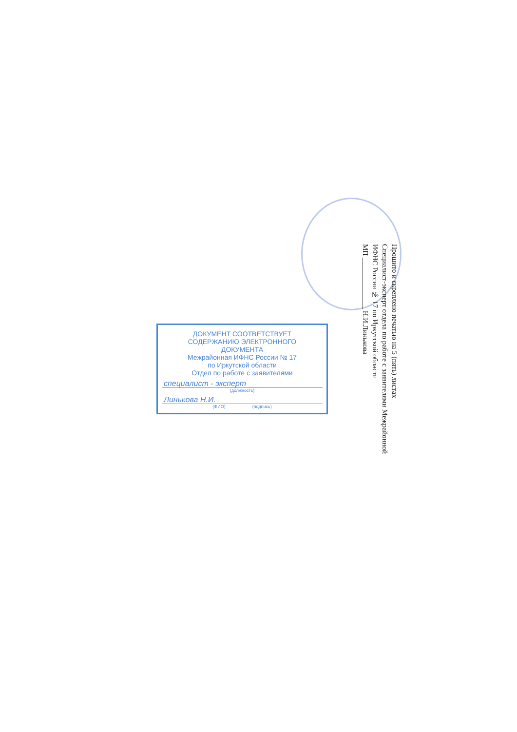Прошито и скреплено печатью на 5 (пять) листах
Специалист-эксперт отдела по работе с заявителями Межрайонной ИФНС России № 17 по Иркутской области
МП ______________ Н.И.Линькова
ДОКУМЕНТ СООТВЕТСТВУЕТ
СОДЕРЖАНИЮ ЭЛЕКТРОННОГО
ДОКУМЕНТА
Межрайонная ИФНС России № 17
по Иркутской области
Отдел по работе с заявителями
специалист - эксперт
(должность)
Линькова Н.И.
(ФИО) (подпись)